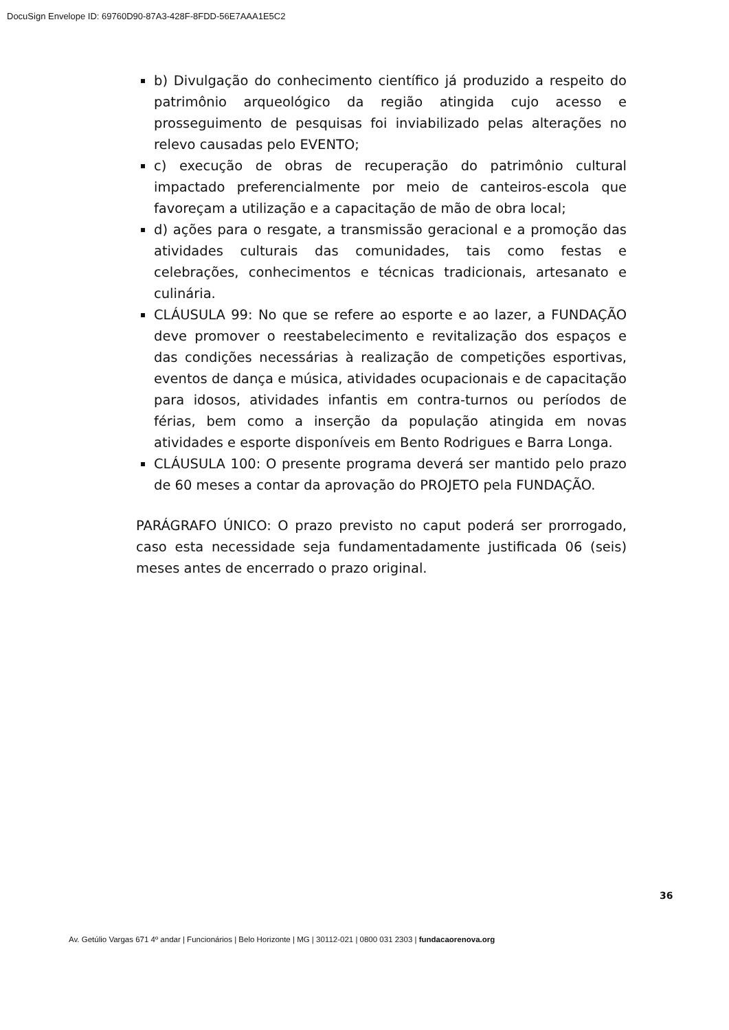DocuSign Envelope ID: 69760D90-87A3-428F-8FDD-56E7AAA1E5C2
b) Divulgação do conhecimento científico já produzido a respeito do patrimônio arqueológico da região atingida cujo acesso e prosseguimento de pesquisas foi inviabilizado pelas alterações no relevo causadas pelo EVENTO;
c) execução de obras de recuperação do patrimônio cultural impactado preferencialmente por meio de canteiros-escola que favoreçam a utilização e a capacitação de mão de obra local;
d) ações para o resgate, a transmissão geracional e a promoção das atividades culturais das comunidades, tais como festas e celebrações, conhecimentos e técnicas tradicionais, artesanato e culinária.
CLÁUSULA 99: No que se refere ao esporte e ao lazer, a FUNDAÇÃO deve promover o reestabelecimento e revitalização dos espaços e das condições necessárias à realização de competições esportivas, eventos de dança e música, atividades ocupacionais e de capacitação para idosos, atividades infantis em contra-turnos ou períodos de férias, bem como a inserção da população atingida em novas atividades e esporte disponíveis em Bento Rodrigues e Barra Longa.
CLÁUSULA 100: O presente programa deverá ser mantido pelo prazo de 60 meses a contar da aprovação do PROJETO pela FUNDAÇÃO.
PARÁGRAFO ÚNICO: O prazo previsto no caput poderá ser prorrogado, caso esta necessidade seja fundamentadamente justificada 06 (seis) meses antes de encerrado o prazo original.
36
Av. Getúlio Vargas 671 4º andar | Funcionários | Belo Horizonte | MG | 30112-021 | 0800 031 2303 | fundacaorenova.org